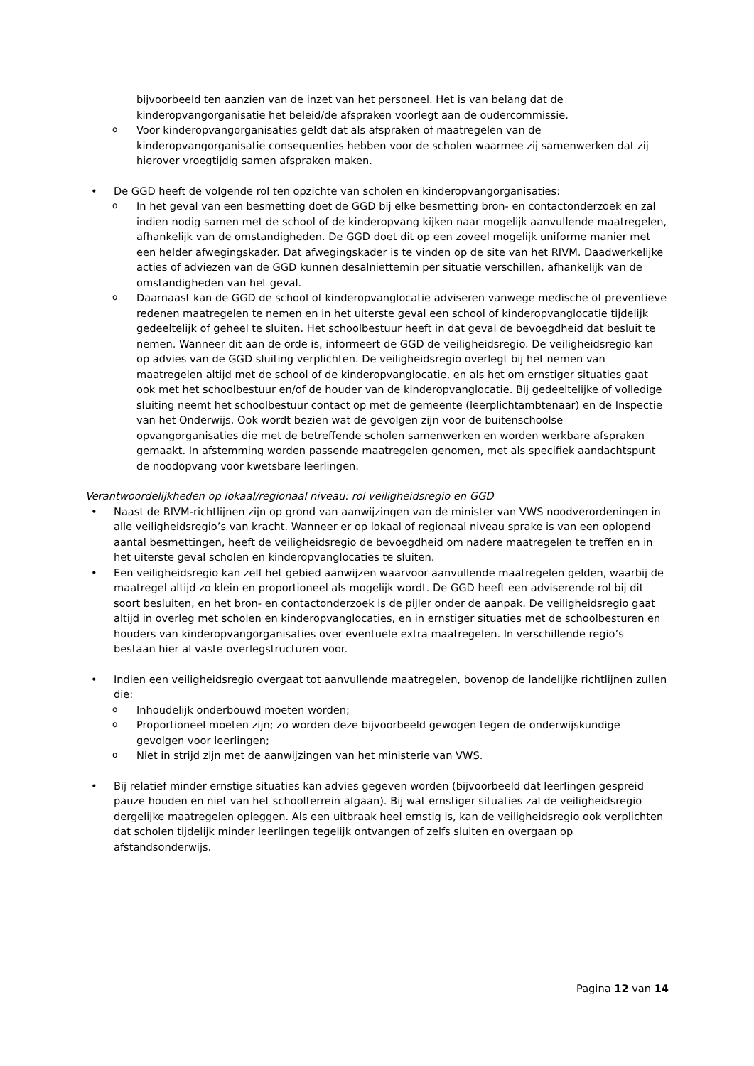bijvoorbeeld ten aanzien van de inzet van het personeel. Het is van belang dat de kinderopvangorganisatie het beleid/de afspraken voorlegt aan de oudercommissie.
o Voor kinderopvangorganisaties geldt dat als afspraken of maatregelen van de kinderopvangorganisatie consequenties hebben voor de scholen waarmee zij samenwerken dat zij hierover vroegtijdig samen afspraken maken.
• De GGD heeft de volgende rol ten opzichte van scholen en kinderopvangorganisaties:
o In het geval van een besmetting doet de GGD bij elke besmetting bron- en contactonderzoek en zal indien nodig samen met de school of de kinderopvang kijken naar mogelijk aanvullende maatregelen, afhankelijk van de omstandigheden. De GGD doet dit op een zoveel mogelijk uniforme manier met een helder afwegingskader. Dat afwegingskader is te vinden op de site van het RIVM. Daadwerkelijke acties of adviezen van de GGD kunnen desalniettemin per situatie verschillen, afhankelijk van de omstandigheden van het geval.
o Daarnaast kan de GGD de school of kinderopvanglocatie adviseren vanwege medische of preventieve redenen maatregelen te nemen en in het uiterste geval een school of kinderopvanglocatie tijdelijk gedeeltelijk of geheel te sluiten. Het schoolbestuur heeft in dat geval de bevoegdheid dat besluit te nemen. Wanneer dit aan de orde is, informeert de GGD de veiligheidsregio. De veiligheidsregio kan op advies van de GGD sluiting verplichten. De veiligheidsregio overlegt bij het nemen van maatregelen altijd met de school of de kinderopvanglocatie, en als het om ernstiger situaties gaat ook met het schoolbestuur en/of de houder van de kinderopvanglocatie. Bij gedeeltelijke of volledige sluiting neemt het schoolbestuur contact op met de gemeente (leerplichtambtenaar) en de Inspectie van het Onderwijs. Ook wordt bezien wat de gevolgen zijn voor de buitenschoolse opvangorganisaties die met de betreffende scholen samenwerken en worden werkbare afspraken gemaakt. In afstemming worden passende maatregelen genomen, met als specifiek aandachtspunt de noodopvang voor kwetsbare leerlingen.
Verantwoordelijkheden op lokaal/regionaal niveau: rol veiligheidsregio en GGD
• Naast de RIVM-richtlijnen zijn op grond van aanwijzingen van de minister van VWS noodverordeningen in alle veiligheidsregio’s van kracht. Wanneer er op lokaal of regionaal niveau sprake is van een oplopend aantal besmettingen, heeft de veiligheidsregio de bevoegdheid om nadere maatregelen te treffen en in het uiterste geval scholen en kinderopvanglocaties te sluiten.
• Een veiligheidsregio kan zelf het gebied aanwijzen waarvoor aanvullende maatregelen gelden, waarbij de maatregel altijd zo klein en proportioneel als mogelijk wordt. De GGD heeft een adviserende rol bij dit soort besluiten, en het bron- en contactonderzoek is de pijler onder de aanpak. De veiligheidsregio gaat altijd in overleg met scholen en kinderopvanglocaties, en in ernstiger situaties met de schoolbesturen en houders van kinderopvangorganisaties over eventuele extra maatregelen. In verschillende regio’s bestaan hier al vaste overlegstructuren voor.
• Indien een veiligheidsregio overgaat tot aanvullende maatregelen, bovenop de landelijke richtlijnen zullen die:
o Inhoudelijk onderbouwd moeten worden;
o Proportioneel moeten zijn; zo worden deze bijvoorbeeld gewogen tegen de onderwijskundige gevolgen voor leerlingen;
o Niet in strijd zijn met de aanwijzingen van het ministerie van VWS.
• Bij relatief minder ernstige situaties kan advies gegeven worden (bijvoorbeeld dat leerlingen gespreid pauze houden en niet van het schoolterrein afgaan). Bij wat ernstiger situaties zal de veiligheidsregio dergelijke maatregelen opleggen. Als een uitbraak heel ernstig is, kan de veiligheidsregio ook verplichten dat scholen tijdelijk minder leerlingen tegelijk ontvangen of zelfs sluiten en overgaan op afstandsonderwijs.
Pagina 12 van 14